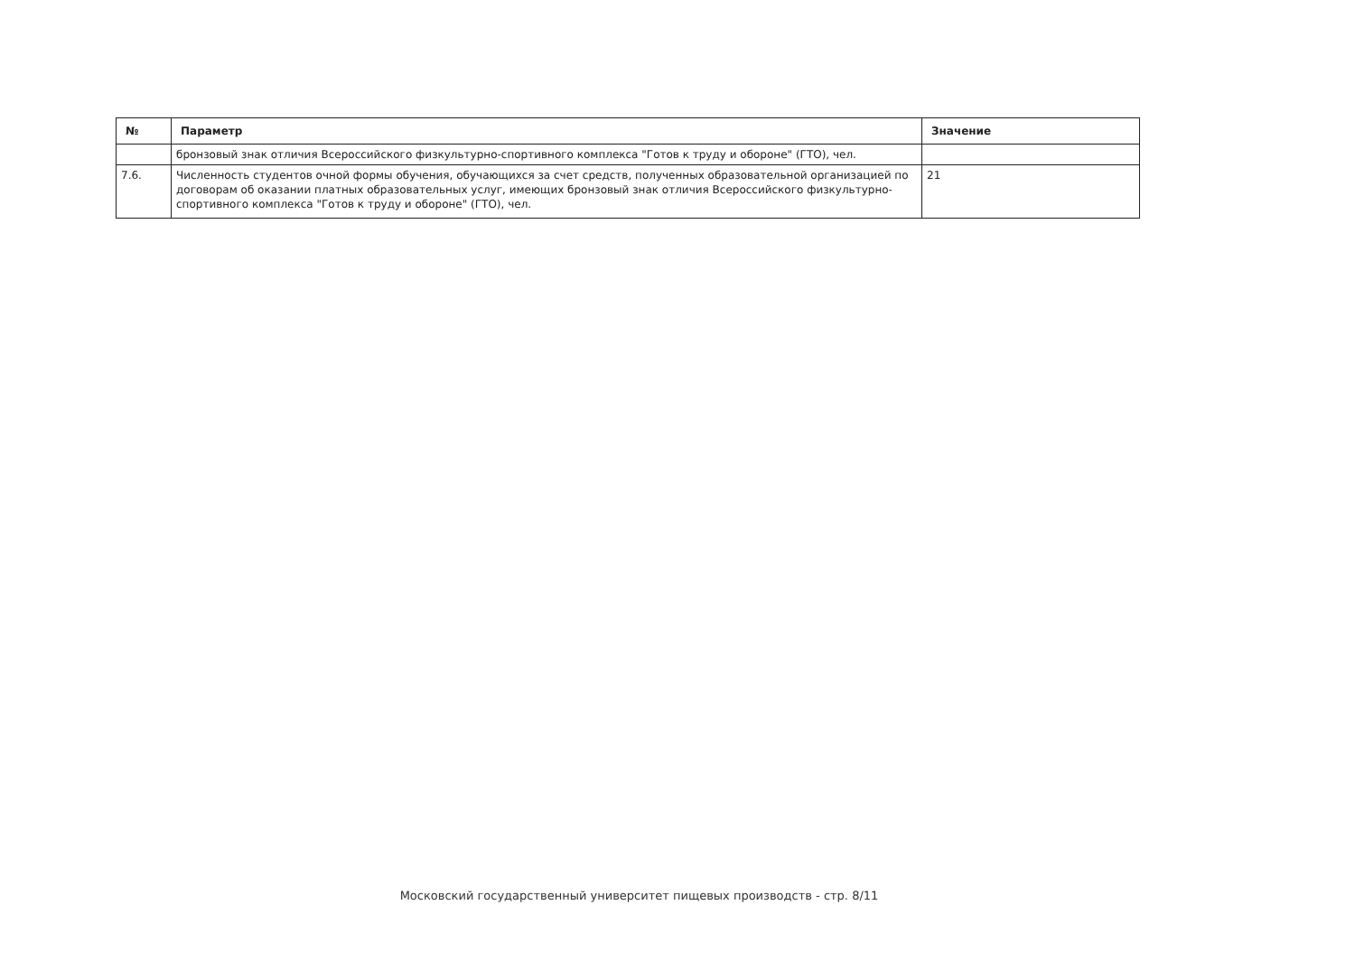| № | Параметр | Значение |
| --- | --- | --- |
| | бронзовый знак отличия Всероссийского физкультурно-спортивного комплекса "Готов к труду и обороне" (ГТО), чел. | |
| 7.6. | Численность студентов очной формы обучения, обучающихся за счет средств, полученных образовательной организацией по договорам об оказании платных образовательных услуг, имеющих бронзовый знак отличия Всероссийского физкультурно-спортивного комплекса "Готов к труду и обороне" (ГТО), чел. | 21 |
Московский государственный университет пищевых производств - стр. 8/11